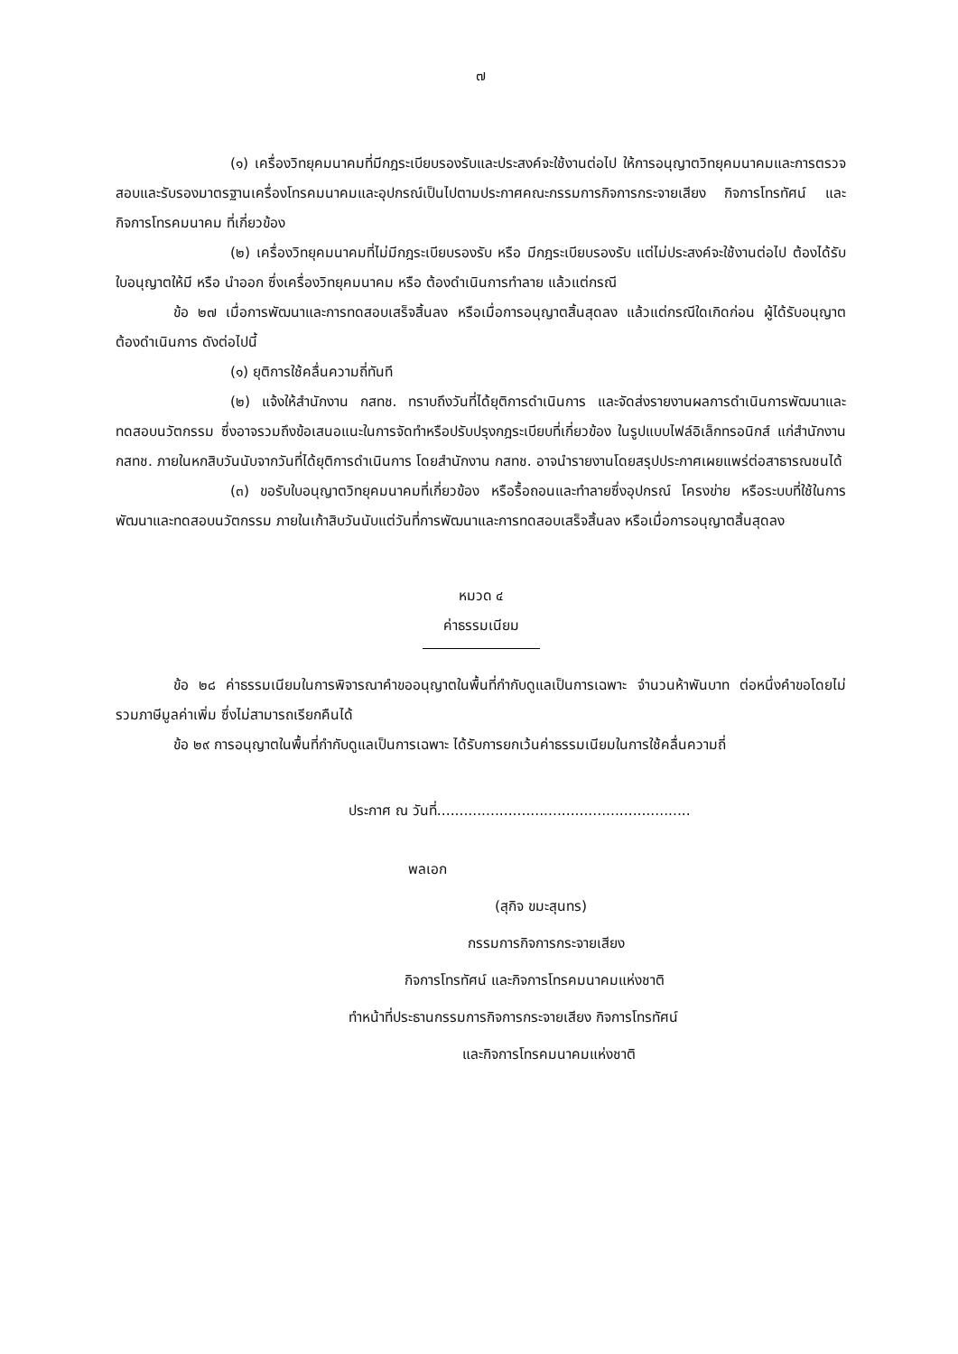๗
(๑) เครื่องวิทยุคมนาคมที่มีกฎระเบียบรองรับและประสงค์จะใช้งานต่อไป ให้การอนุญาตวิทยุคมนาคมและการตรวจสอบและรับรองมาตรฐานเครื่องโทรคมนาคมและอุปกรณ์เป็นไปตามประกาศคณะกรรมการกิจการกระจายเสียง กิจการโทรทัศน์ และกิจการโทรคมนาคม ที่เกี่ยวข้อง
(๒) เครื่องวิทยุคมนาคมที่ไม่มีกฎระเบียบรองรับ หรือ มีกฎระเบียบรองรับ แต่ไม่ประสงค์จะใช้งานต่อไป ต้องได้รับใบอนุญาตให้มี หรือ นำออก ซึ่งเครื่องวิทยุคมนาคม หรือ ต้องดำเนินการทำลาย แล้วแต่กรณี
ข้อ ๒๗ เมื่อการพัฒนาและการทดสอบเสร็จสิ้นลง หรือเมื่อการอนุญาตสิ้นสุดลง แล้วแต่กรณีใดเกิดก่อน ผู้ได้รับอนุญาตต้องดำเนินการ ดังต่อไปนี้
(๑) ยุติการใช้คลื่นความถี่ทันที
(๒) แจ้งให้สำนักงาน กสทช. ทราบถึงวันที่ได้ยุติการดำเนินการ และจัดส่งรายงานผลการดำเนินการพัฒนาและทดสอบนวัตกรรม ซึ่งอาจรวมถึงข้อเสนอแนะในการจัดทำหรือปรับปรุงกฎระเบียบที่เกี่ยวข้อง ในรูปแบบไฟล์อิเล็กทรอนิกส์ แก่สำนักงาน กสทช. ภายในหกสิบวันนับจากวันที่ได้ยุติการดำเนินการ โดยสำนักงาน กสทช. อาจนำรายงานโดยสรุปประกาศเผยแพร่ต่อสาธารณชนได้
(๓) ขอรับใบอนุญาตวิทยุคมนาคมที่เกี่ยวข้อง หรือรื้อถอนและทำลายซึ่งอุปกรณ์ โครงข่าย หรือระบบที่ใช้ในการพัฒนาและทดสอบนวัตกรรม ภายในเก้าสิบวันนับแต่วันที่การพัฒนาและการทดสอบเสร็จสิ้นลง หรือเมื่อการอนุญาตสิ้นสุดลง
หมวด ๔
ค่าธรรมเนียม
ข้อ ๒๘ ค่าธรรมเนียมในการพิจารณาคำขออนุญาตในพื้นที่กำกับดูแลเป็นการเฉพาะ จำนวนห้าพันบาท ต่อหนึ่งคำขอโดยไม่รวมภาษีมูลค่าเพิ่ม ซึ่งไม่สามารถเรียกคืนได้
ข้อ ๒๙ การอนุญาตในพื้นที่กำกับดูแลเป็นการเฉพาะ ได้รับการยกเว้นค่าธรรมเนียมในการใช้คลื่นความถี่
ประกาศ ณ วันที่.........................................................
พลเอก
(สุกิจ ขมะสุนทร)
กรรมการกิจการกระจายเสียง
กิจการโทรทัศน์ และกิจการโทรคมนาคมแห่งชาติ
ทำหน้าที่ประธานกรรมการกิจการกระจายเสียง กิจการโทรทัศน์
และกิจการโทรคมนาคมแห่งชาติ